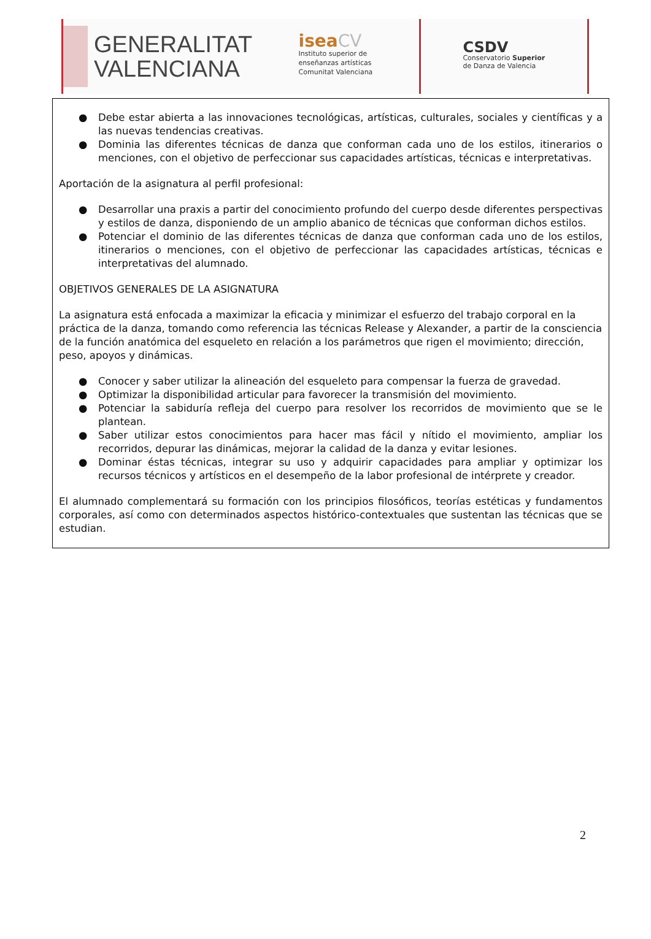GENERALITAT
VALENCIANA
isea CV
Instituto superior de
enseñanzas artísticas
Comunitat Valenciana
CSDV
Conservatorio Superior
de Danza de Valencia
● Debe estar abierta a las innovaciones tecnológicas, artísticas, culturales, sociales y científicas y a las nuevas tendencias creativas.
● Dominia las diferentes técnicas de danza que conforman cada uno de los estilos, itinerarios o menciones, con el objetivo de perfeccionar sus capacidades artísticas, técnicas e interpretativas.
Aportación de la asignatura al perfil profesional:
● Desarrollar una praxis a partir del conocimiento profundo del cuerpo desde diferentes perspectivas y estilos de danza, disponiendo de un amplio abanico de técnicas que conforman dichos estilos.
● Potenciar el dominio de las diferentes técnicas de danza que conforman cada uno de los estilos, itinerarios o menciones, con el objetivo de perfeccionar las capacidades artísticas, técnicas e interpretativas del alumnado.
OBJETIVOS GENERALES DE LA ASIGNATURA
La asignatura está enfocada a maximizar la eficacia y minimizar el esfuerzo del trabajo corporal en la práctica de la danza, tomando como referencia las técnicas Release y Alexander, a partir de la consciencia de la función anatómica del esqueleto en relación a los parámetros que rigen el movimiento; dirección, peso, apoyos y dinámicas.
● Conocer y saber utilizar la alineación del esqueleto para compensar la fuerza de gravedad.
● Optimizar la disponibilidad articular para favorecer la transmisión del movimiento.
● Potenciar la sabiduría refleja del cuerpo para resolver los recorridos de movimiento que se le plantean.
● Saber utilizar estos conocimientos para hacer mas fácil y nítido el movimiento, ampliar los recorridos, depurar las dinámicas, mejorar la calidad de la danza y evitar lesiones.
● Dominar éstas técnicas, integrar su uso y adquirir capacidades para ampliar y optimizar los recursos técnicos y artísticos en el desempeño de la labor profesional de intérprete y creador.
El alumnado complementará su formación con los principios filosóficos, teorías estéticas y fundamentos corporales, así como con determinados aspectos histórico-contextuales que sustentan las técnicas que se estudian.
2